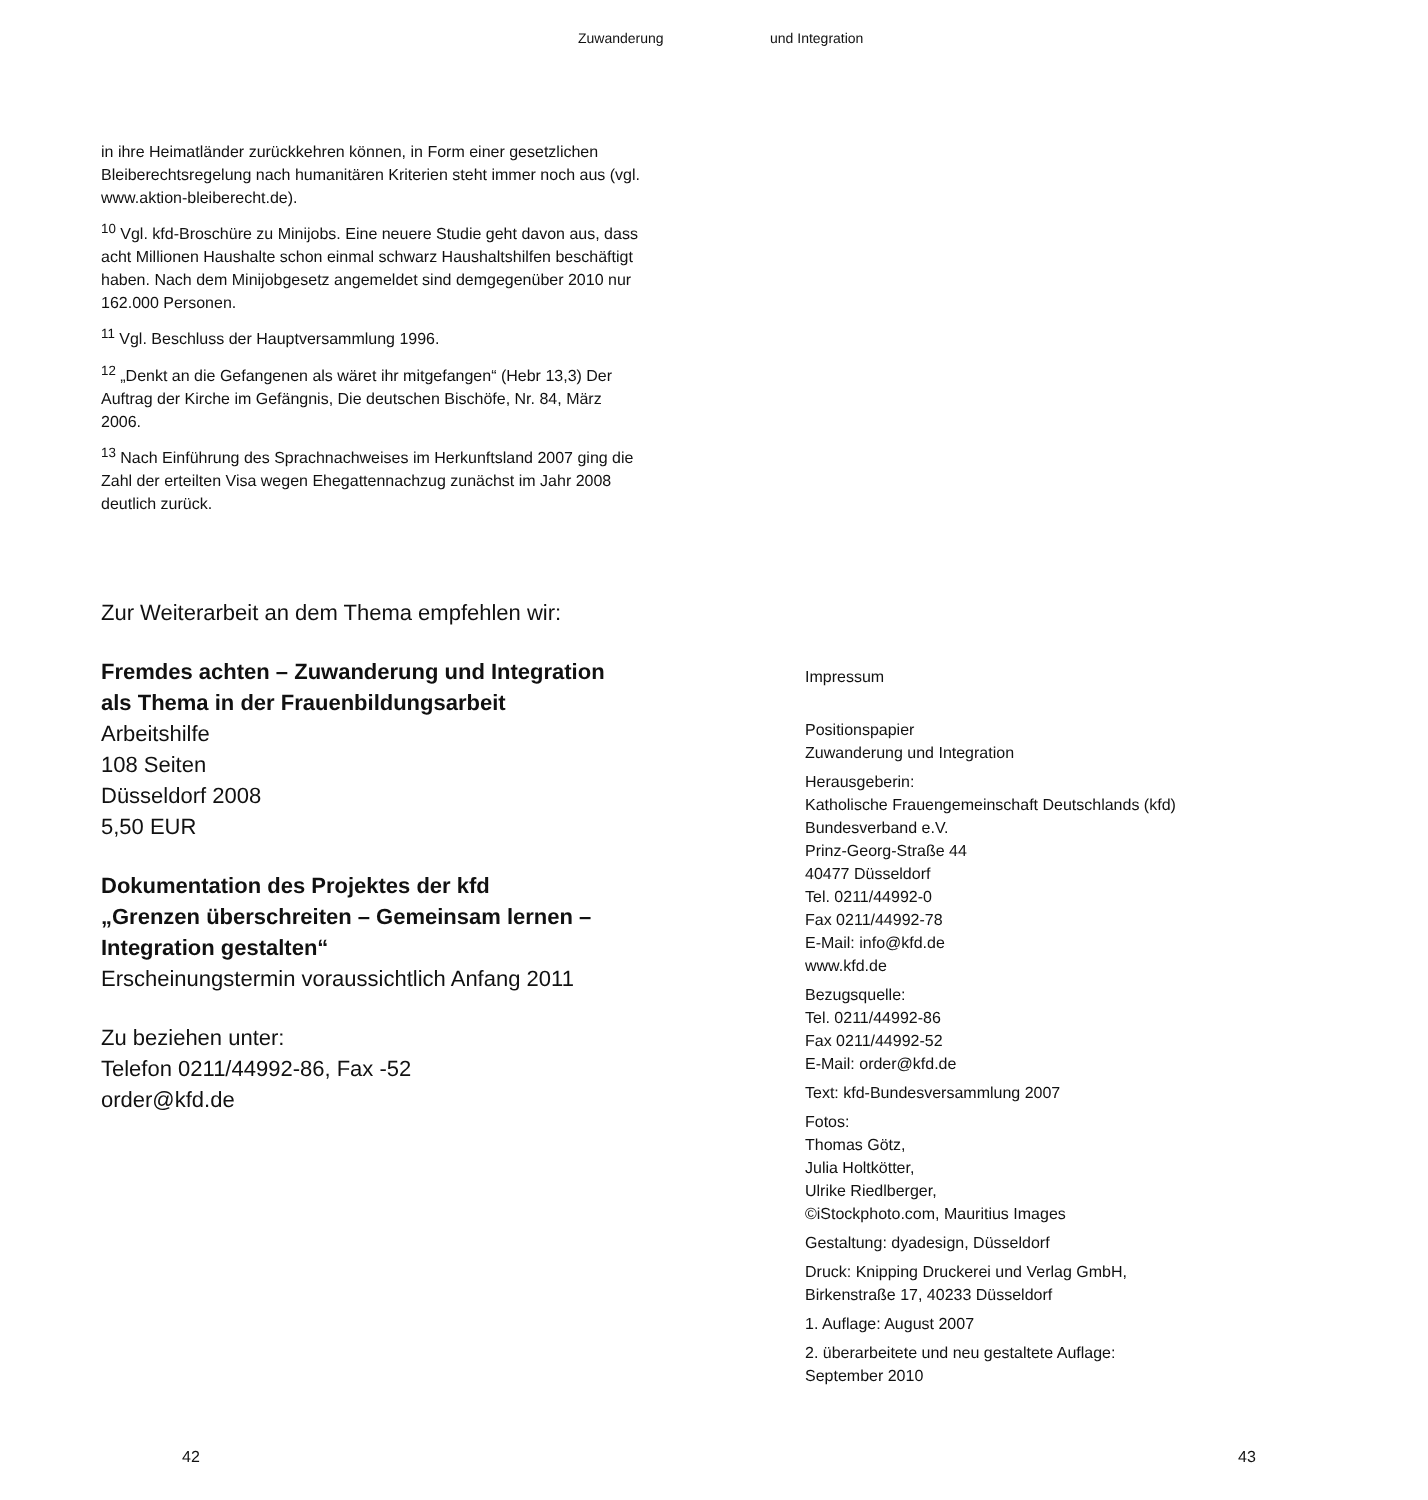Zuwanderung und Integration
in ihre Heimatländer zurückkehren können, in Form einer gesetzlichen Bleiberechtsregelung nach humanitären Kriterien steht immer noch aus (vgl. www.aktion-bleiberecht.de).
<sup>10</sup> Vgl. kfd-Broschüre zu Minijobs. Eine neuere Studie geht davon aus, dass acht Millionen Haushalte schon einmal schwarz Haushaltshilfen beschäftigt haben. Nach dem Minijobgesetz angemeldet sind demgegenüber 2010 nur 162.000 Personen.
<sup>11</sup> Vgl. Beschluss der Hauptversammlung 1996.
<sup>12</sup> „Denkt an die Gefangenen als wäret ihr mitgefangen“ (Hebr 13,3) Der Auftrag der Kirche im Gefängnis, Die deutschen Bischöfe, Nr. 84, März 2006.
<sup>13</sup> Nach Einführung des Sprachnachweises im Herkunftsland 2007 ging die Zahl der erteilten Visa wegen Ehegattennachzug zunächst im Jahr 2008 deutlich zurück.
Zur Weiterarbeit an dem Thema empfehlen wir:
Fremdes achten – Zuwanderung und Integration
als Thema in der Frauenbildungsarbeit
Arbeitshilfe
108 Seiten
Düsseldorf 2008
5,50 EUR
Dokumentation des Projektes der kfd
„Grenzen überschreiten – Gemeinsam lernen –
Integration gestalten“
Erscheinungstermin voraussichtlich Anfang 2011
Zu beziehen unter:
Telefon 0211/44992-86, Fax -52
order@kfd.de
Impressum
Positionspapier
Zuwanderung und Integration
Herausgeberin:
Katholische Frauengemeinschaft Deutschlands (kfd)
Bundesverband e.V.
Prinz-Georg-Straße 44
40477 Düsseldorf
Tel. 0211/44992-0
Fax 0211/44992-78
E-Mail: info@kfd.de
www.kfd.de
Bezugsquelle:
Tel. 0211/44992-86
Fax 0211/44992-52
E-Mail: order@kfd.de
Text: kfd-Bundesversammlung 2007
Fotos:
Thomas Götz,
Julia Holtkötter,
Ulrike Riedlberger,
©iStockphoto.com, Mauritius Images
Gestaltung: dyadesign, Düsseldorf
Druck: Knipping Druckerei und Verlag GmbH,
Birkenstraße 17, 40233 Düsseldorf
1. Auflage: August 2007
2. überarbeitete und neu gestaltete Auflage:
September 2010
42 43